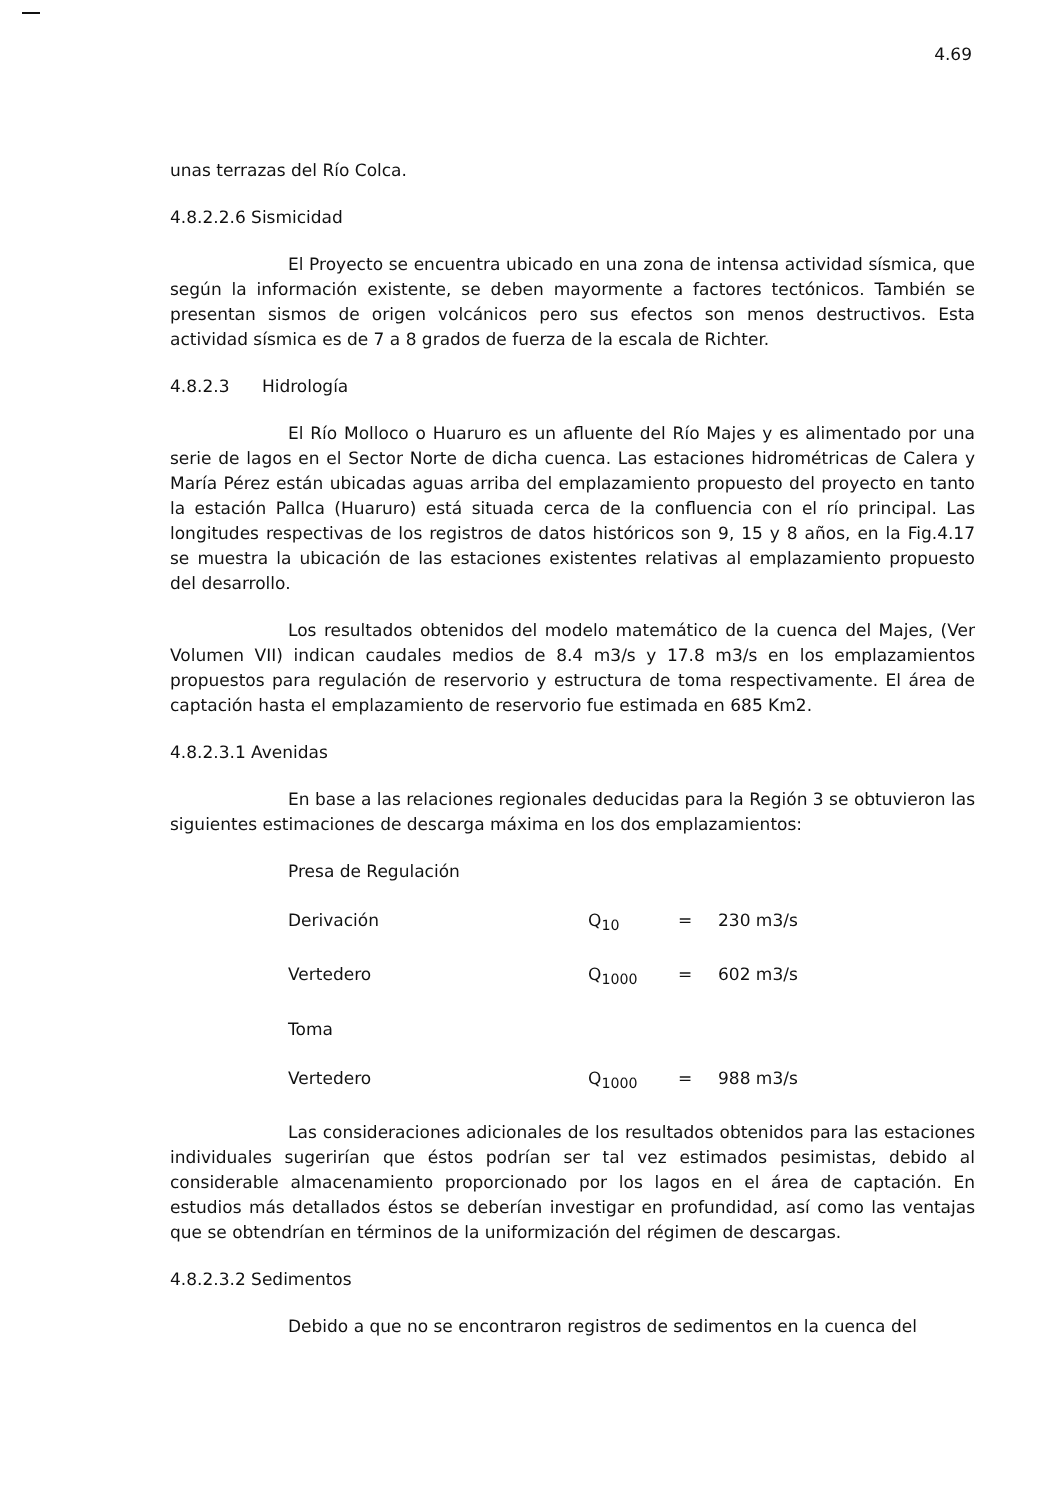4.69
unas terrazas del Río Colca.
4.8.2.2.6 Sismicidad
El Proyecto se encuentra ubicado en una zona de intensa actividad sísmica, que según la información existente, se deben mayormente a factores tectónicos. También se presentan sismos de origen volcánicos pero sus efectos son menos destructivos. Esta actividad sísmica es de 7 a 8 grados de fuerza de la escala de Richter.
4.8.2.3 Hidrología
El Río Molloco o Huaruro es un afluente del Río Majes y es alimentado por una serie de lagos en el Sector Norte de dicha cuenca. Las estaciones hidrométricas de Calera y María Pérez están ubicadas aguas arriba del emplazamiento propuesto del proyecto en tanto la estación Pallca (Huaruro) está situada cerca de la confluencia con el río principal. Las longitudes respectivas de los registros de datos históricos son 9, 15 y 8 años, en la Fig.4.17 se muestra la ubicación de las estaciones existentes relativas al emplazamiento propuesto del desarrollo.
Los resultados obtenidos del modelo matemático de la cuenca del Majes, (Ver Volumen VII) indican caudales medios de 8.4 m3/s y 17.8 m3/s en los emplazamientos propuestos para regulación de reservorio y estructura de toma respectivamente. El área de captación hasta el emplazamiento de reservorio fue estimada en 685 Km2.
4.8.2.3.1 Avenidas
En base a las relaciones regionales deducidas para la Región 3 se obtuvieron las siguientes estimaciones de descarga máxima en los dos emplazamientos:
| Presa de Regulación | | | |
| Derivación | Q<sub>10</sub> | = | 230 m3/s |
| Vertedero | Q<sub>1000</sub> | = | 602 m3/s |
| Toma | | | |
| Vertedero | Q<sub>1000</sub> | = | 988 m3/s |
Las consideraciones adicionales de los resultados obtenidos para las estaciones individuales sugerirían que éstos podrían ser tal vez estimados pesimistas, debido al considerable almacenamiento proporcionado por los lagos en el área de captación. En estudios más detallados éstos se deberían investigar en profundidad, así como las ventajas que se obtendrían en términos de la uniformización del régimen de descargas.
4.8.2.3.2 Sedimentos
Debido a que no se encontraron registros de sedimentos en la cuenca del